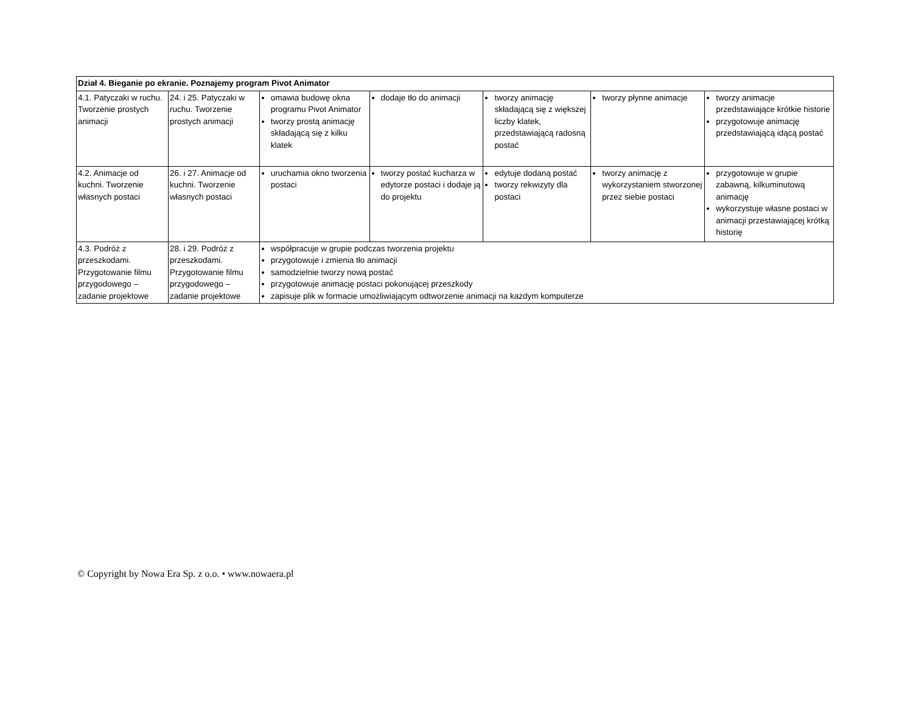| Dział 4. Bieganie po ekranie. Poznajemy program Pivot Animator | | | | | | |
| 4.1. Patyczaki w ruchu. Tworzenie prostych animacji | 24. i 25. Patyczaki w ruchu. Tworzenie prostych animacji | omawia budowę okna programu Pivot Animator tworzy prostą animację składającą się z kilku klatek | dodaje tło do animacji | tworzy animację składającą się z większej liczby klatek, przedstawiającą radosną postać | tworzy płynne animacje | tworzy animacje przedstawiające krótkie historie przygotowuje animację przedstawiającą idącą postać |
| 4.2. Animacje od kuchni. Tworzenie własnych postaci | 26. i 27. Animacje od kuchni. Tworzenie własnych postaci | uruchamia okno tworzenia postaci | tworzy postać kucharza w edytorze postaci i dodaje ją do projektu | edytuje dodaną postać tworzy rekwizyty dla postaci | tworzy animację z wykorzystaniem stworzonej przez siebie postaci | przygotowuje w grupie zabawną, kilkuminutową animację wykorzystuje własne postaci w animacji przestawiającej krótką historię |
| 4.3. Podróż z przeszkodami. Przygotowanie filmu przygodowego – zadanie projektowe | 28. i 29. Podróż z przeszkodami. Przygotowanie filmu przygodowego – zadanie projektowe | współpracuje w grupie podczas tworzenia projektu przygotowuje i zmienia tło animacji samodzielnie tworzy nową postać przygotowuje animację postaci pokonującej przeszkody zapisuje plik w formacie umożliwiającym odtworzenie animacji na każdym komputerze | | | | |
© Copyright by Nowa Era Sp. z o.o. • www.nowaera.pl